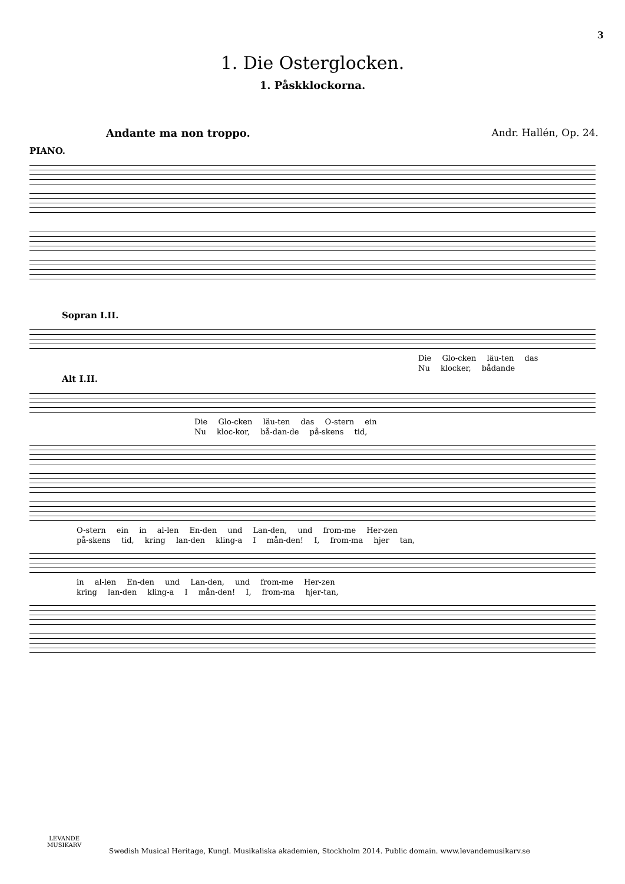3
1. Die Osterglocken.
1. Påskklockorna.
Andante ma non troppo. Andr. Hallén, Op. 24.
PIANO.
Sopran I.II.
Die Glo-cken läu-ten das
Nu klocker, bådande
Alt I.II.
Die Glo-cken läu-ten das O-stern ein
Nu kloc-kor, bå-dan-de på-skens tid,
O-stern ein in al-len En-den und Lan-den, und from-me Her-zen
på-skens tid, kring lan-den kling-a I mån-den! I, from-ma hjer tan,
in al-len En-den und Lan-den, und from-me Her-zen
kring lan-den kling-a I mån-den! I, from-ma hjer-tan,
LEVANDE
MUSIKARV
Swedish Musical Heritage, Kungl. Musikaliska akademien, Stockholm 2014. Public domain. www.levandemusikarv.se